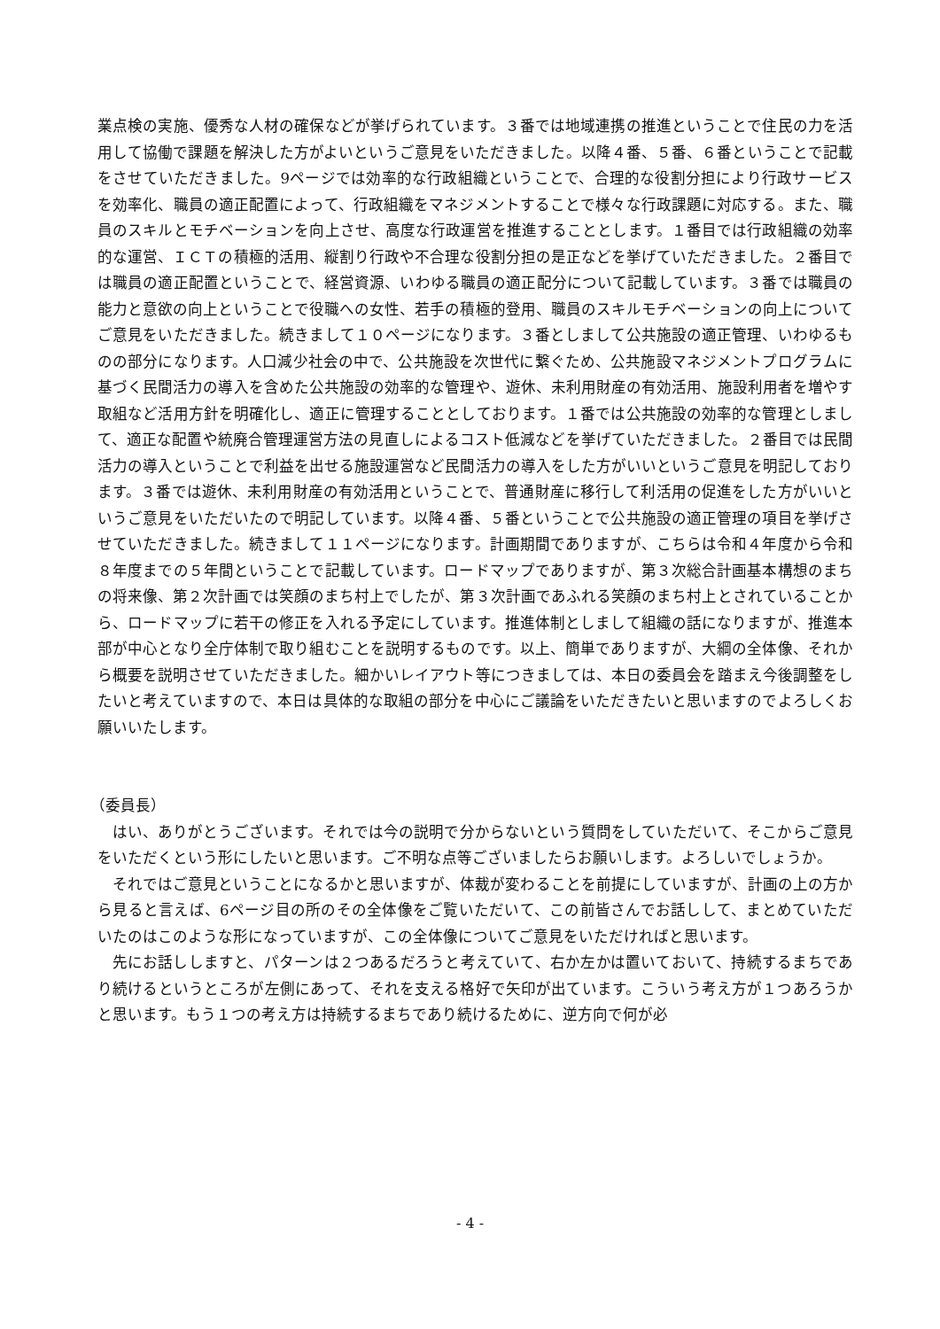業点検の実施、優秀な人材の確保などが挙げられています。３番では地域連携の推進ということで住民の力を活用して協働で課題を解決した方がよいというご意見をいただきました。以降４番、５番、６番ということで記載をさせていただきました。9ページでは効率的な行政組織ということで、合理的な役割分担により行政サービスを効率化、職員の適正配置によって、行政組織をマネジメントすることで様々な行政課題に対応する。また、職員のスキルとモチベーションを向上させ、高度な行政運営を推進することとします。１番目では行政組織の効率的な運営、ＩＣＴの積極的活用、縦割り行政や不合理な役割分担の是正などを挙げていただきました。２番目では職員の適正配置ということで、経営資源、いわゆる職員の適正配分について記載しています。３番では職員の能力と意欲の向上ということで役職への女性、若手の積極的登用、職員のスキルモチベーションの向上についてご意見をいただきました。続きまして１０ページになります。３番としまして公共施設の適正管理、いわゆるものの部分になります。人口減少社会の中で、公共施設を次世代に繋ぐため、公共施設マネジメントプログラムに基づく民間活力の導入を含めた公共施設の効率的な管理や、遊休、未利用財産の有効活用、施設利用者を増やす取組など活用方針を明確化し、適正に管理することとしております。１番では公共施設の効率的な管理としまして、適正な配置や統廃合管理運営方法の見直しによるコスト低減などを挙げていただきました。２番目では民間活力の導入ということで利益を出せる施設運営など民間活力の導入をした方がいいというご意見を明記しております。３番では遊休、未利用財産の有効活用ということで、普通財産に移行して利活用の促進をした方がいいというご意見をいただいたので明記しています。以降４番、５番ということで公共施設の適正管理の項目を挙げさせていただきました。続きまして１１ページになります。計画期間でありますが、こちらは令和４年度から令和８年度までの５年間ということで記載しています。ロードマップでありますが、第３次総合計画基本構想のまちの将来像、第２次計画では笑顔のまち村上でしたが、第３次計画であふれる笑顔のまち村上とされていることから、ロードマップに若干の修正を入れる予定にしています。推進体制としまして組織の話になりますが、推進本部が中心となり全庁体制で取り組むことを説明するものです。以上、簡単でありますが、大綱の全体像、それから概要を説明させていただきました。細かいレイアウト等につきましては、本日の委員会を踏まえ今後調整をしたいと考えていますので、本日は具体的な取組の部分を中心にご議論をいただきたいと思いますのでよろしくお願いいたします。
（委員長）
はい、ありがとうございます。それでは今の説明で分からないという質問をしていただいて、そこからご意見をいただくという形にしたいと思います。ご不明な点等ございましたらお願いします。よろしいでしょうか。
それではご意見ということになるかと思いますが、体裁が変わることを前提にしていますが、計画の上の方から見ると言えば、6ページ目の所のその全体像をご覧いただいて、この前皆さんでお話しして、まとめていただいたのはこのような形になっていますが、この全体像についてご意見をいただければと思います。
先にお話ししますと、パターンは２つあるだろうと考えていて、右か左かは置いておいて、持続するまちであり続けるというところが左側にあって、それを支える格好で矢印が出ています。こういう考え方が１つあろうかと思います。もう１つの考え方は持続するまちであり続けるために、逆方向で何が必
- 4 -